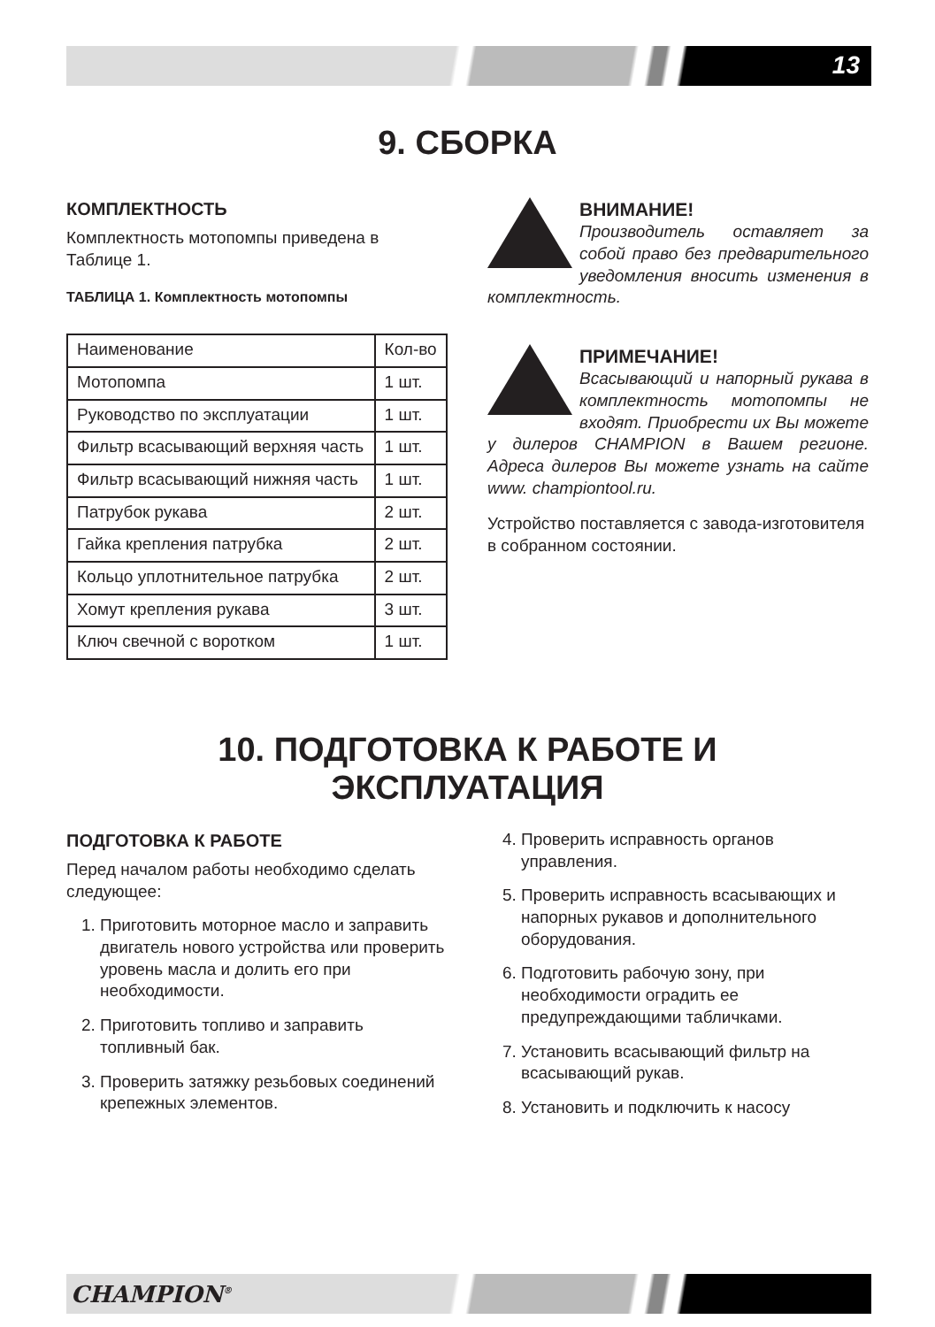13
9. СБОРКА
КОМПЛЕКТНОСТЬ
Комплектность мотопомпы приведена в Таблице 1.
ТАБЛИЦА 1. Комплектность мотопомпы
| Наименование | Кол-во |
| Мотопомпа | 1 шт. |
| Руководство по эксплуатации | 1 шт. |
| Фильтр всасывающий верхняя часть | 1 шт. |
| Фильтр всасывающий нижняя часть | 1 шт. |
| Патрубок рукава | 2 шт. |
| Гайка крепления патрубка | 2 шт. |
| Кольцо уплотнительное патрубка | 2 шт. |
| Хомут крепления рукава | 3 шт. |
| Ключ свечной с воротком | 1 шт. |
ВНИМАНИЕ!
Производитель оставляет за собой право без предварительного уведомления вносить изменения в комплектность.
ПРИМЕЧАНИЕ!
Всасывающий и напорный рукава в комплектность мотопомпы не входят. Приобрести их Вы можете у дилеров CHAMPION в Вашем регионе. Адреса дилеров Вы можете узнать на сайте www. championtool.ru.
Устройство поставляется с завода-изготовителя в собранном состоянии.
10. ПОДГОТОВКА К РАБОТЕ И
ЭКСПЛУАТАЦИЯ
ПОДГОТОВКА К РАБОТЕ
Перед началом работы необходимо сделать следующее:
1. Приготовить моторное масло и заправить двигатель нового устройства или проверить уровень масла и долить его при необходимости.
2. Приготовить топливо и заправить топливный бак.
3. Проверить затяжку резьбовых соединений крепежных элементов.
4. Проверить исправность органов управления.
5. Проверить исправность всасывающих и напорных рукавов и дополнительного оборудования.
6. Подготовить рабочую зону, при необходимости оградить ее предупреждающими табличками.
7. Установить всасывающий фильтр на всасывающий рукав.
8. Установить и подключить к насосу
CHAMPION<sup>®</sup>